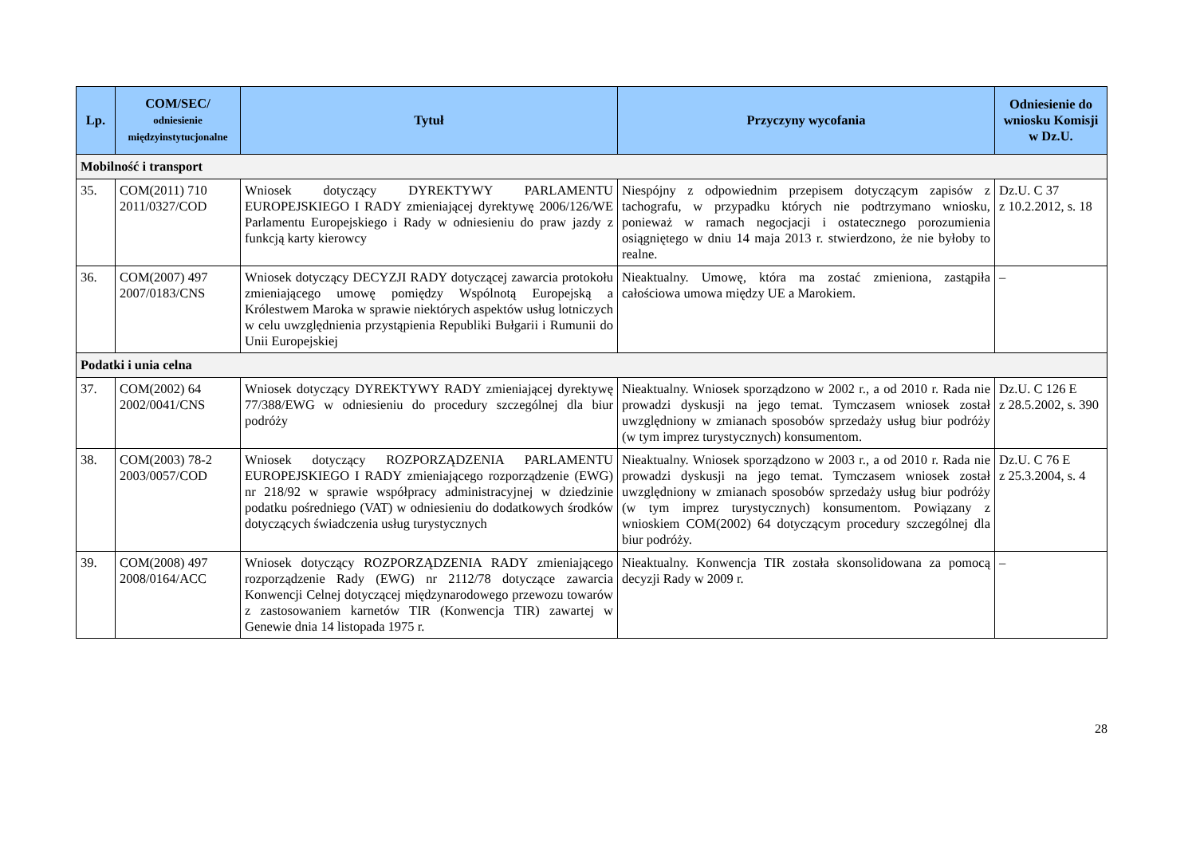| Lp. | COM/SEC/ odniesienie międzyinstytucjonalne | Tytuł | Przyczyny wycofania | Odniesienie do wniosku Komisji w Dz.U. |
| --- | --- | --- | --- | --- |
| Mobilność i transport | | | | |
| 35. | COM(2011) 710 2011/0327/COD | Wniosek dotyczący DYREKTYWY PARLAMENTU EUROPEJSKIEGO I RADY zmieniającej dyrektywę 2006/126/WE Parlamentu Europejskiego i Rady w odniesieniu do praw jazdy z funkcją karty kierowcy | Niespójny z odpowiednim przepisem dotyczącym zapisów z tachografu, w przypadku których nie podtrzymano wniosku, ponieważ w ramach negocjacji i ostatecznego porozumienia osiągniętego w dniu 14 maja 2013 r. stwierdzono, że nie byłoby to realne. | Dz.U. C 37 z 10.2.2012, s. 18 |
| 36. | COM(2007) 497 2007/0183/CNS | Wniosek dotyczący DECYZJI RADY dotyczącej zawarcia protokołu zmieniającego umowę pomiędzy Wspólnotą Europejską a Królestwem Maroka w sprawie niektórych aspektów usług lotniczych w celu uwzględnienia przystąpienia Republiki Bułgarii i Rumunii do Unii Europejskiej | Nieaktualny. Umowę, która ma zostać zmieniona, zastąpiła całościowa umowa między UE a Marokiem. | – |
| Podatki i unia celna | | | | |
| 37. | COM(2002) 64 2002/0041/CNS | Wniosek dotyczący DYREKTYWY RADY zmieniającej dyrektywę 77/388/EWG w odniesieniu do procedury szczególnej dla biur podróży | Nieaktualny. Wniosek sporządzono w 2002 r., a od 2010 r. Rada nie prowadzi dyskusji na jego temat. Tymczasem wniosek został uwzględniony w zmianach sposobów sprzedaży usług biur podróży (w tym imprez turystycznych) konsumentom. | Dz.U. C 126 E z 28.5.2002, s. 390 |
| 38. | COM(2003) 78-2 2003/0057/COD | Wniosek dotyczący ROZPORZĄDZENIA PARLAMENTU EUROPEJSKIEGO I RADY zmieniającego rozporządzenie (EWG) nr 218/92 w sprawie współpracy administracyjnej w dziedzinie podatku pośredniego (VAT) w odniesieniu do dodatkowych środków dotyczących świadczenia usług turystycznych | Nieaktualny. Wniosek sporządzono w 2003 r., a od 2010 r. Rada nie prowadzi dyskusji na jego temat. Tymczasem wniosek został uwzględniony w zmianach sposobów sprzedaży usług biur podróży (w tym imprez turystycznych) konsumentom. Powiązany z wnioskiem COM(2002) 64 dotyczącym procedury szczególnej dla biur podróży. | Dz.U. C 76 E z 25.3.2004, s. 4 |
| 39. | COM(2008) 497 2008/0164/ACC | Wniosek dotyczący ROZPORZĄDZENIA RADY zmieniającego rozporządzenie Rady (EWG) nr 2112/78 dotyczące zawarcia Konwencji Celnej dotyczącej międzynarodowego przewozu towarów z zastosowaniem karnetów TIR (Konwencja TIR) zawartej w Genewie dnia 14 listopada 1975 r. | Nieaktualny. Konwencja TIR została skonsolidowana za pomocą decyzji Rady w 2009 r. | – |
28